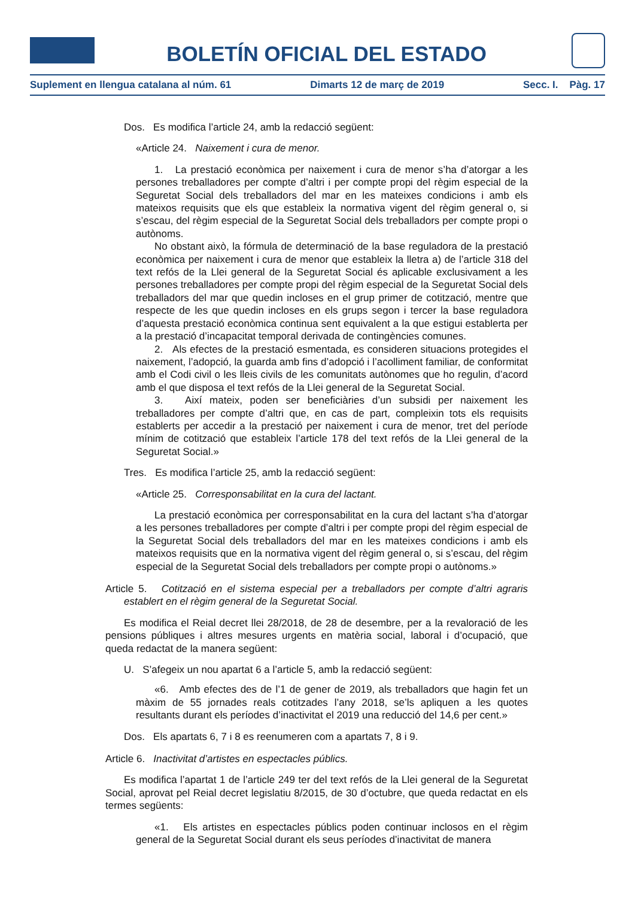BOLETÍN OFICIAL DEL ESTADO
Suplement en llengua catalana al núm. 61 Dimarts 12 de març de 2019 Secc. I. Pàg. 17
Dos. Es modifica l’article 24, amb la redacció següent:
«Article 24. Naixement i cura de menor.
1. La prestació econòmica per naixement i cura de menor s’ha d’atorgar a les persones treballadores per compte d’altri i per compte propi del règim especial de la Seguretat Social dels treballadors del mar en les mateixes condicions i amb els mateixos requisits que els que estableix la normativa vigent del règim general o, si s’escau, del règim especial de la Seguretat Social dels treballadors per compte propi o autònoms.
No obstant això, la fórmula de determinació de la base reguladora de la prestació econòmica per naixement i cura de menor que estableix la lletra a) de l’article 318 del text refós de la Llei general de la Seguretat Social és aplicable exclusivament a les persones treballadores per compte propi del règim especial de la Seguretat Social dels treballadors del mar que quedin incloses en el grup primer de cotització, mentre que respecte de les que quedin incloses en els grups segon i tercer la base reguladora d’aquesta prestació econòmica continua sent equivalent a la que estigui establerta per a la prestació d’incapacitat temporal derivada de contingències comunes.
2. Als efectes de la prestació esmentada, es consideren situacions protegides el naixement, l’adopció, la guarda amb fins d’adopció i l’acolliment familiar, de conformitat amb el Codi civil o les lleis civils de les comunitats autònomes que ho regulin, d’acord amb el que disposa el text refós de la Llei general de la Seguretat Social.
3. Així mateix, poden ser beneficiàries d’un subsidi per naixement les treballadores per compte d’altri que, en cas de part, compleixin tots els requisits establerts per accedir a la prestació per naixement i cura de menor, tret del període mínim de cotització que estableix l’article 178 del text refós de la Llei general de la Seguretat Social.»
Tres. Es modifica l’article 25, amb la redacció següent:
«Article 25. Corresponsabilitat en la cura del lactant.
La prestació econòmica per corresponsabilitat en la cura del lactant s’ha d’atorgar a les persones treballadores per compte d’altri i per compte propi del règim especial de la Seguretat Social dels treballadors del mar en les mateixes condicions i amb els mateixos requisits que en la normativa vigent del règim general o, si s’escau, del règim especial de la Seguretat Social dels treballadors per compte propi o autònoms.»
Article 5. Cotització en el sistema especial per a treballadors per compte d’altri agraris establert en el règim general de la Seguretat Social.
Es modifica el Reial decret llei 28/2018, de 28 de desembre, per a la revaloració de les pensions públiques i altres mesures urgents en matèria social, laboral i d’ocupació, que queda redactat de la manera següent:
U. S’afegeix un nou apartat 6 a l’article 5, amb la redacció següent:
«6. Amb efectes des de l’1 de gener de 2019, als treballadors que hagin fet un màxim de 55 jornades reals cotitzades l’any 2018, se’ls apliquen a les quotes resultants durant els períodes d’inactivitat el 2019 una reducció del 14,6 per cent.»
Dos. Els apartats 6, 7 i 8 es reenumeren com a apartats 7, 8 i 9.
Article 6. Inactivitat d’artistes en espectacles públics.
Es modifica l’apartat 1 de l’article 249 ter del text refós de la Llei general de la Seguretat Social, aprovat pel Reial decret legislatiu 8/2015, de 30 d’octubre, que queda redactat en els termes següents:
«1. Els artistes en espectacles públics poden continuar inclosos en el règim general de la Seguretat Social durant els seus períodes d’inactivitat de manera